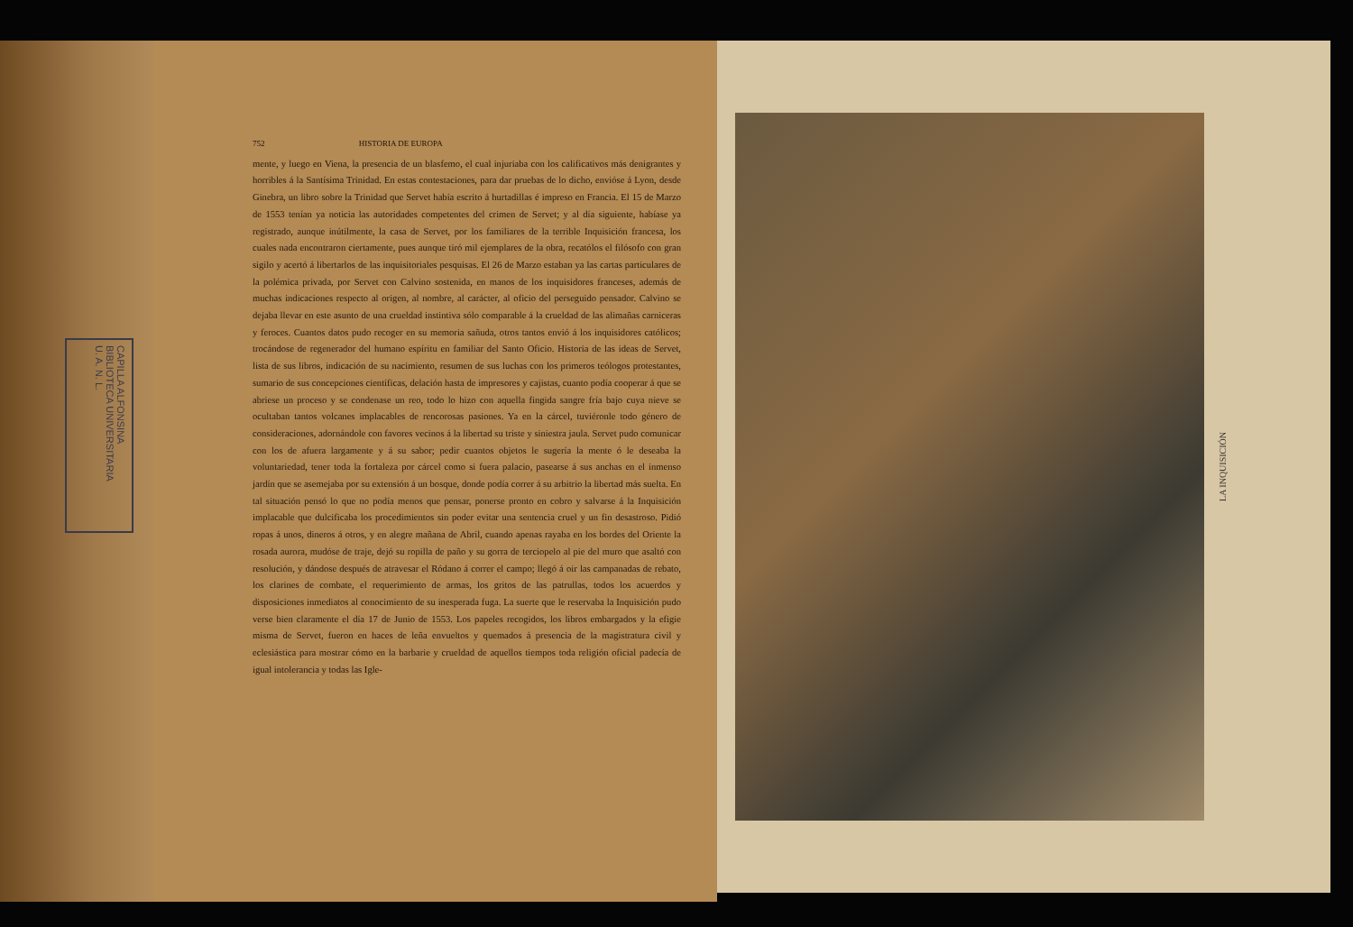CAPILLA ALFONSINA
BIBLIOTECA UNIVERSITARIA
U. A. N. L.
752 HISTORIA DE EUROPA
mente, y luego en Viena, la presencia de un blasfemo, el cual injuriaba con los calificativos más denigrantes y horribles á la Santísima Trinidad. En estas contestaciones, para dar pruebas de lo dicho, envióse á Lyon, desde Ginebra, un libro sobre la Trinidad que Servet había escrito á hurtadillas é impreso en Francia. El 15 de Marzo de 1553 tenían ya noticia las autoridades competentes del crimen de Servet; y al día siguiente, habíase ya registrado, aunque inútilmente, la casa de Servet, por los familiares de la terrible Inquisición francesa, los cuales nada encontraron ciertamente, pues aunque tiró mil ejemplares de la obra, recatólos el filósofo con gran sigilo y acertó á libertarlos de las inquisitoriales pesquisas. El 26 de Marzo estaban ya las cartas particulares de la polémica privada, por Servet con Calvino sostenida, en manos de los inquisidores franceses, además de muchas indicaciones respecto al origen, al nombre, al carácter, al oficio del perseguido pensador. Calvino se dejaba llevar en este asunto de una crueldad instintiva sólo comparable á la crueldad de las alimañas carniceras y feroces. Cuantos datos pudo recoger en su memoria sañuda, otros tantos envió á los inquisidores católicos; trocándose de regenerador del humano espíritu en familiar del Santo Oficio. Historia de las ideas de Servet, lista de sus libros, indicación de su nacimiento, resumen de sus luchas con los primeros teólogos protestantes, sumario de sus concepciones científicas, delación hasta de impresores y cajistas, cuanto podía cooperar á que se abriese un proceso y se condenase un reo, todo lo hizo con aquella fingida sangre fría bajo cuya nieve se ocultaban tantos volcanes implacables de rencorosas pasiones. Ya en la cárcel, tuviéronle todo género de consideraciones, adornándole con favores vecinos á la libertad su triste y siniestra jaula. Servet pudo comunicar con los de afuera largamente y á su sabor; pedir cuantos objetos le sugería la mente ó le deseaba la voluntariedad, tener toda la fortaleza por cárcel como si fuera palacio, pasearse á sus anchas en el inmenso jardín que se asemejaba por su extensión á un bosque, donde podía correr á su arbitrio la libertad más suelta. En tal situación pensó lo que no podía menos que pensar, ponerse pronto en cobro y salvarse á la Inquisición implacable que dulcificaba los procedimientos sin poder evitar una sentencia cruel y un fin desastroso. Pidió ropas á unos, dineros á otros, y en alegre mañana de Abril, cuando apenas rayaba en los bordes del Oriente la rosada aurora, mudóse de traje, dejó su ropilla de paño y su gorra de terciopelo al pie del muro que asaltó con resolución, y dándose después de atravesar el Ródano á correr el campo; llegó á oir las campanadas de rebato, los clarines de combate, el requerimiento de armas, los gritos de las patrullas, todos los acuerdos y disposiciones inmediatos al conocimiento de su inesperada fuga. La suerte que le reservaba la Inquisición pudo verse bien claramente el día 17 de Junio de 1553. Los papeles recogidos, los libros embargados y la efigie misma de Servet, fueron en haces de leña envueltos y quemados á presencia de la magistratura civil y eclesiástica para mostrar cómo en la barbarie y crueldad de aquellos tiempos toda religión oficial padecía de igual intolerancia y todas las Igle-
LA INQUISICIÓN